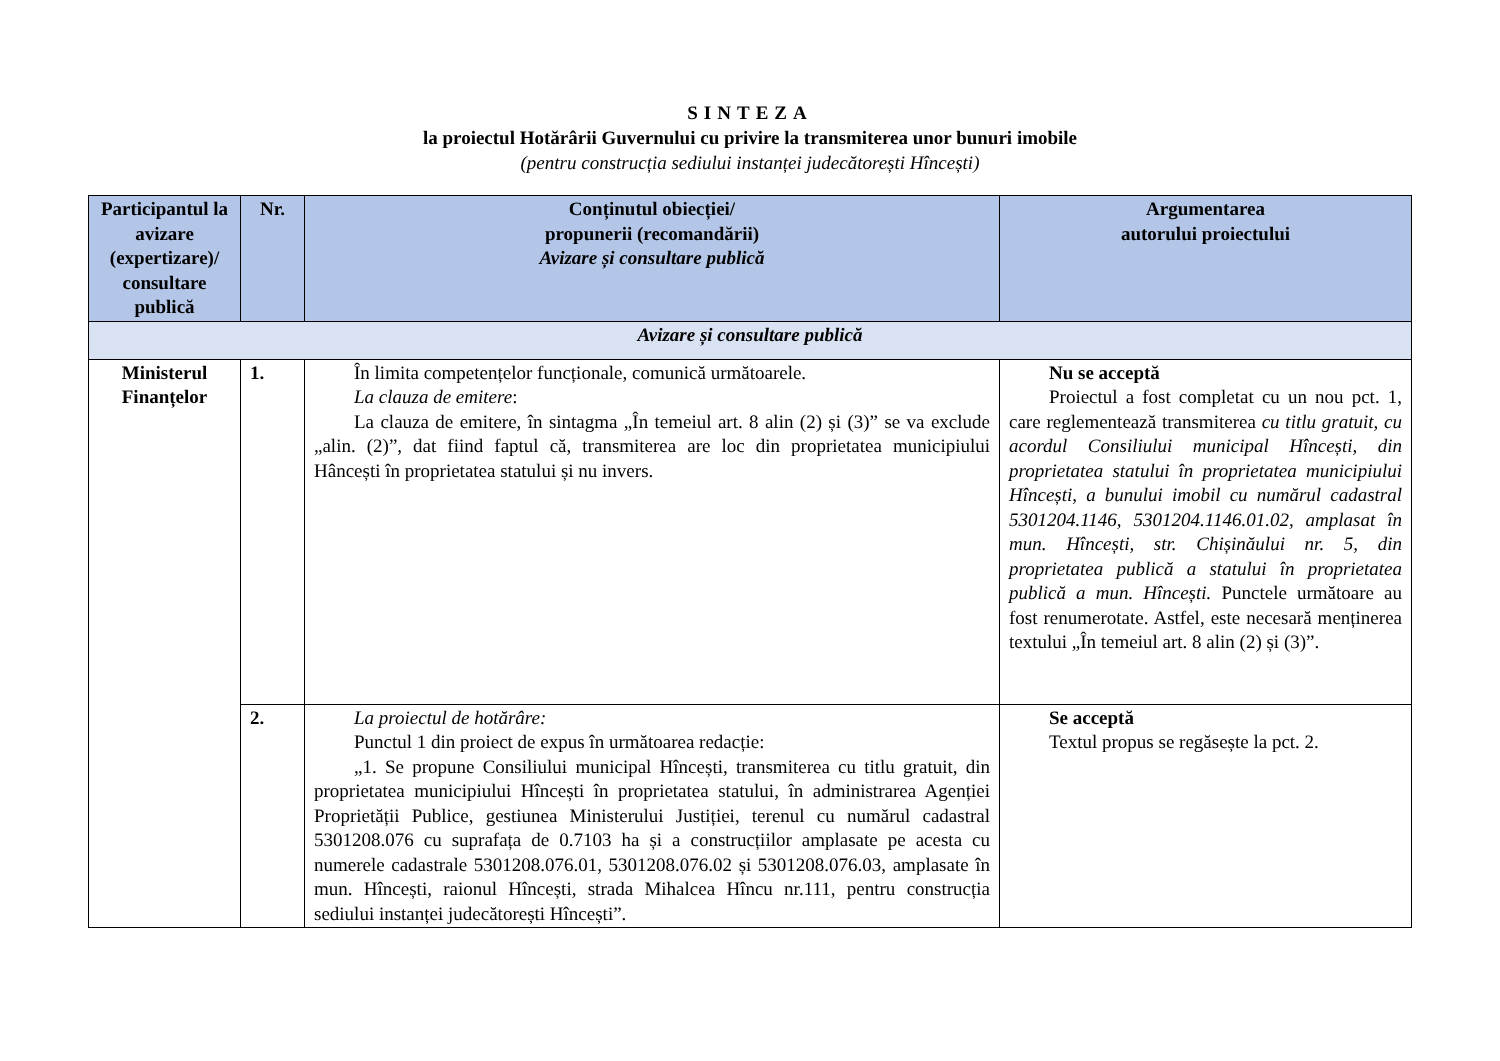SINTEZA
la proiectul Hotărârii Guvernului cu privire la transmiterea unor bunuri imobile
(pentru construcția sediului instanței judecătorești Hîncești)
| Participantul la avizare (expertizare)/ consultare publică | Nr. | Conținutul obiecției/ propunerii (recomandării) Avizare și consultare publică | Argumentarea autorului proiectului |
| --- | --- | --- | --- |
| Avizare și consultare publică | | | |
| Ministerul Finanțelor | 1. | În limita competențelor funcționale, comunică următoarele. La clauza de emitere : La clauza de emitere, în sintagma „În temeiul art. 8 alin (2) și (3)” se va exclude „alin. (2)”, dat fiind faptul că, transmiterea are loc din proprietatea municipiului Hâncești în proprietatea statului și nu invers. | Nu se acceptă Proiectul a fost completat cu un nou pct. 1, care reglementează transmiterea cu titlu gratuit, cu acordul Consiliului municipal Hîncești, din proprietatea statului în proprietatea municipiului Hîncești, a bunului imobil cu numărul cadastral 5301204.1146, 5301204.1146.01.02, amplasat în mun. Hîncești, str. Chișinăului nr. 5, din proprietatea publică a statului în proprietatea publică a mun. Hîncești. Punctele următoare au fost renumerotate. Astfel, este necesară menținerea textului „În temeiul art. 8 alin (2) și (3)”. |
| | 2. | La proiectul de hotărâre: Punctul 1 din proiect de expus în următoarea redacție: „1. Se propune Consiliului municipal Hîncești, transmiterea cu titlu gratuit, din proprietatea municipiului Hîncești în proprietatea statului, în administrarea Agenției Proprietății Publice, gestiunea Ministerului Justiției, terenul cu numărul cadastral 5301208.076 cu suprafața de 0.7103 ha și a construcțiilor amplasate pe acesta cu numerele cadastrale 5301208.076.01, 5301208.076.02 și 5301208.076.03, amplasate în mun. Hîncești, raionul Hîncești, strada Mihalcea Hîncu nr.111, pentru construcția sediului instanței judecătorești Hîncești”. | Se acceptă Textul propus se regăsește la pct. 2. |